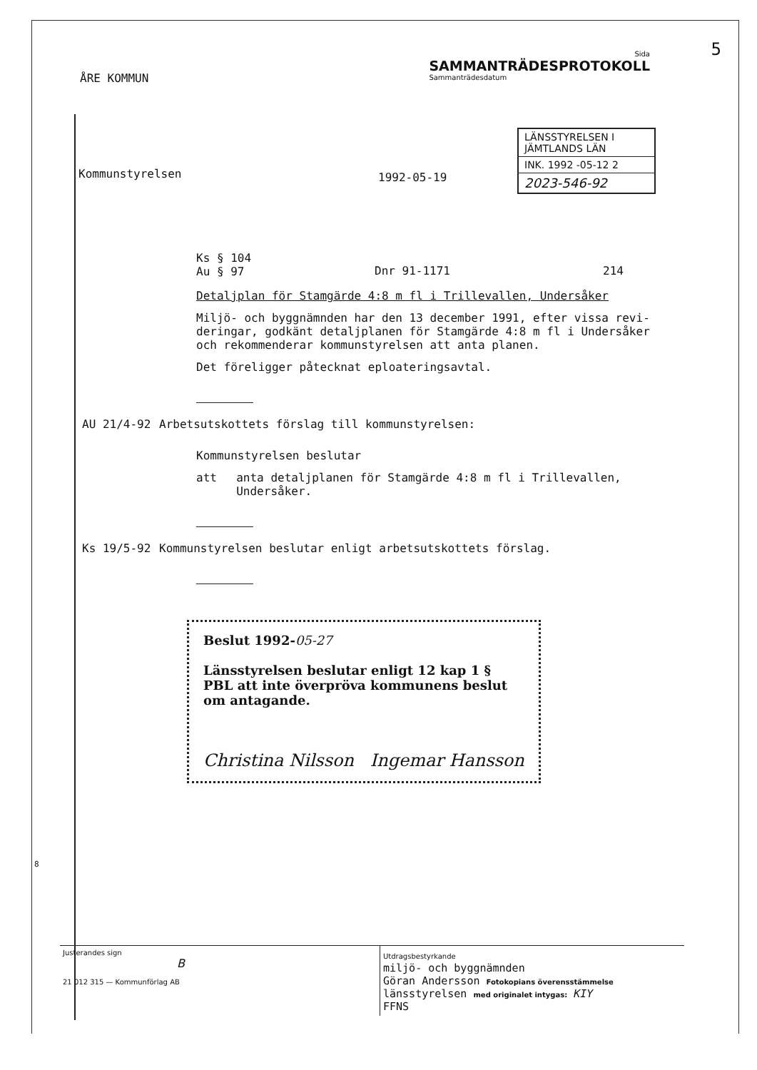ÅRE KOMMUN
Sida
SAMMANTRÄDESPROTOKOLL
Sammanträdesdatum
5
Kommunstyrelsen
1992-05-19
LÄNSSTYRELSEN I
JÄMTLANDS LÄN
INK. 1992 -05-12 2
2023-546-92
Ks § 104
Au § 97
Dnr 91-1171 214
Detaljplan för Stamgärde 4:8 m fl i Trillevallen, Undersåker
Miljö- och byggnämnden har den 13 december 1991, efter vissa revi-deringar, godkänt detaljplanen för Stamgärde 4:8 m fl i Undersåker och rekommenderar kommunstyrelsen att anta planen.
Det föreligger påtecknat eploateringsavtal.
AU 21/4-92 Arbetsutskottets förslag till kommunstyrelsen:
Kommunstyrelsen beslutar
att anta detaljplanen för Stamgärde 4:8 m fl i Trillevallen, Undersåker.
Ks 19/5-92 Kommunstyrelsen beslutar enligt arbetsutskottets förslag.
Beslut 1992-05-27
Länsstyrelsen beslutar enligt 12 kap 1 § PBL att inte överpröva kommunens beslut om antagande.
Christina Nilsson Ingemar Hansson
8
Justerandes sign
B
21 012 315 — Kommunförlag AB
Utdragsbestyrkande
miljö- och byggnämnden
Göran Andersson Fotokopians överensstämmelse
länsstyrelsen med originalet intygas: KIY
FFNS